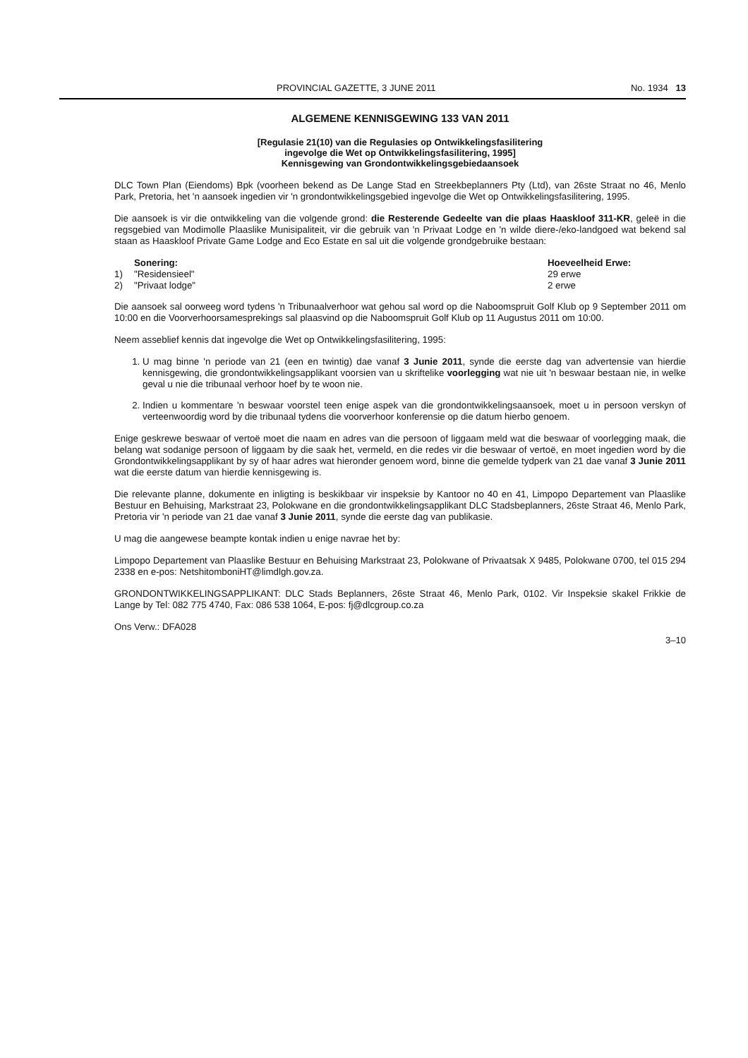PROVINCIAL GAZETTE, 3 JUNE 2011 No. 1934 13
ALGEMENE KENNISGEWING 133 VAN 2011
[Regulasie 21(10) van die Regulasies op Ontwikkelingsfasilitering
ingevolge die Wet op Ontwikkelingsfasilitering, 1995]
Kennisgewing van Grondontwikkelingsgebiedaansoek
DLC Town Plan (Eiendoms) Bpk (voorheen bekend as De Lange Stad en Streekbeplanners Pty (Ltd), van 26ste Straat no 46, Menlo Park, Pretoria, het 'n aansoek ingedien vir 'n grondontwikkelingsgebied ingevolge die Wet op Ontwikkelingsfasilitering, 1995.
Die aansoek is vir die ontwikkeling van die volgende grond: die Resterende Gedeelte van die plaas Haaskloof 311-KR, geleë in die regsgebied van Modimolle Plaaslike Munisipaliteit, vir die gebruik van 'n Privaat Lodge en 'n wilde diere-/eko-landgoed wat bekend sal staan as Haaskloof Private Game Lodge and Eco Estate en sal uit die volgende grondgebruike bestaan:
Sonering: Hoeveelheid Erwe: 1) "Residensieel" 29 erwe 2) "Privaat lodge" 2 erwe
Die aansoek sal oorweeg word tydens 'n Tribunaalverhoor wat gehou sal word op die Naboomspruit Golf Klub op 9 September 2011 om 10:00 en die Voorverhoorsamesprekings sal plaasvind op die Naboomspruit Golf Klub op 11 Augustus 2011 om 10:00.
Neem asseblief kennis dat ingevolge die Wet op Ontwikkelingsfasilitering, 1995:
1. U mag binne 'n periode van 21 (een en twintig) dae vanaf 3 Junie 2011, synde die eerste dag van advertensie van hierdie kennisgewing, die grondontwikkelingsapplikant voorsien van u skriftelike voorlegging wat nie uit 'n beswaar bestaan nie, in welke geval u nie die tribunaal verhoor hoef by te woon nie.
2. Indien u kommentare 'n beswaar voorstel teen enige aspek van die grondontwikkelingsaansoek, moet u in persoon verskyn of verteenwoordig word by die tribunaal tydens die voorverhoor konferensie op die datum hierbo genoem.
Enige geskrewe beswaar of vertoë moet die naam en adres van die persoon of liggaam meld wat die beswaar of voorlegging maak, die belang wat sodanige persoon of liggaam by die saak het, vermeld, en die redes vir die beswaar of vertoë, en moet ingedien word by die Grondontwikkelingsapplikant by sy of haar adres wat hieronder genoem word, binne die gemelde tydperk van 21 dae vanaf 3 Junie 2011 wat die eerste datum van hierdie kennisgewing is.
Die relevante planne, dokumente en inligting is beskikbaar vir inspeksie by Kantoor no 40 en 41, Limpopo Departement van Plaaslike Bestuur en Behuising, Markstraat 23, Polokwane en die grondontwikkelingsapplikant DLC Stadsbeplanners, 26ste Straat 46, Menlo Park, Pretoria vir 'n periode van 21 dae vanaf 3 Junie 2011, synde die eerste dag van publikasie.
U mag die aangewese beampte kontak indien u enige navrae het by:
Limpopo Departement van Plaaslike Bestuur en Behuising Markstraat 23, Polokwane of Privaatsak X 9485, Polokwane 0700, tel 015 294 2338 en e-pos: NetshitomboniHT@limdlgh.gov.za.
GRONDONTWIKKELINGSAPPLIKANT: DLC Stads Beplanners, 26ste Straat 46, Menlo Park, 0102. Vir Inspeksie skakel Frikkie de Lange by Tel: 082 775 4740, Fax: 086 538 1064, E-pos: fj@dlcgroup.co.za
Ons Verw.: DFA028
3–10